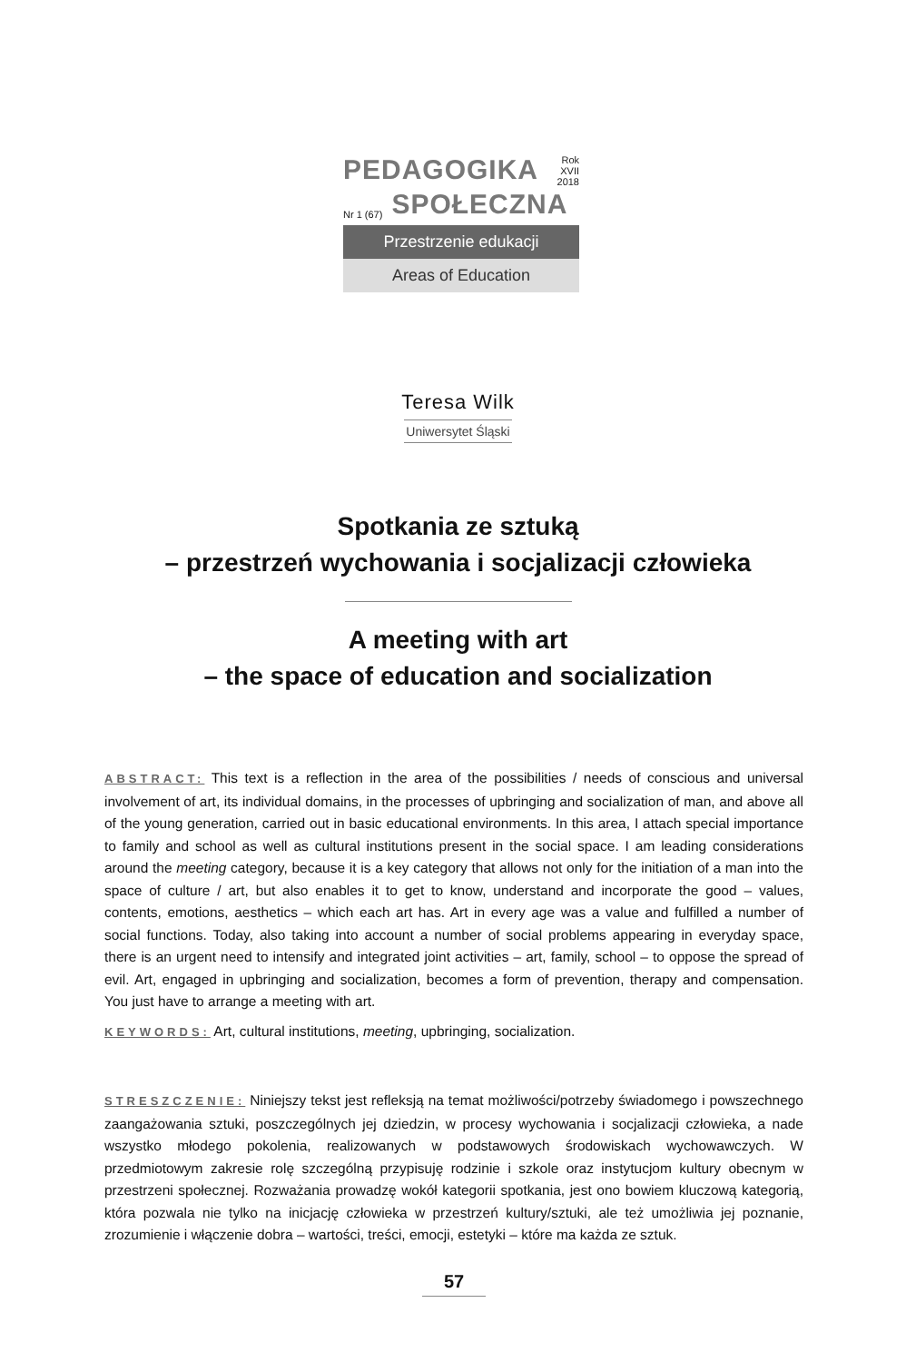PEDAGOGIKA Rok XVII
2018
Nr 1 (67) SPOŁECZNA
Przestrzenie edukacji
Areas of Education
Teresa Wilk
Uniwersytet Śląski
Spotkania ze sztuką
– przestrzeń wychowania i socjalizacji człowieka
A meeting with art
– the space of education and socialization
ABSTRACT: This text is a reflection in the area of the possibilities / needs of conscious and universal involvement of art, its individual domains, in the processes of upbringing and socialization of man, and above all of the young generation, carried out in basic educational environments. In this area, I attach special importance to family and school as well as cultural institutions present in the social space. I am leading considerations around the meeting category, because it is a key category that allows not only for the initiation of a man into the space of culture / art, but also enables it to get to know, understand and incorporate the good – values, contents, emotions, aesthetics – which each art has. Art in every age was a value and fulfilled a number of social functions. Today, also taking into account a number of social problems appearing in everyday space, there is an urgent need to intensify and integrated joint activities – art, family, school – to oppose the spread of evil. Art, engaged in upbringing and socialization, becomes a form of prevention, therapy and compensation. You just have to arrange a meeting with art.
KEYWORDS: Art, cultural institutions, meeting, upbringing, socialization.
STRESZCZENIE: Niniejszy tekst jest refleksją na temat możliwości/potrzeby świadomego i powszechnego zaangażowania sztuki, poszczególnych jej dziedzin, w procesy wychowania i socjalizacji człowieka, a nade wszystko młodego pokolenia, realizowanych w podstawowych środowiskach wychowawczych. W przedmiotowym zakresie rolę szczególną przypisuję rodzinie i szkole oraz instytucjom kultury obecnym w przestrzeni społecznej. Rozważania prowadzę wokół kategorii spotkania, jest ono bowiem kluczową kategorią, która pozwala nie tylko na inicjację człowieka w przestrzeń kultury/sztuki, ale też umożliwia jej poznanie, zrozumienie i włączenie dobra – wartości, treści, emocji, estetyki – które ma każda ze sztuk.
57